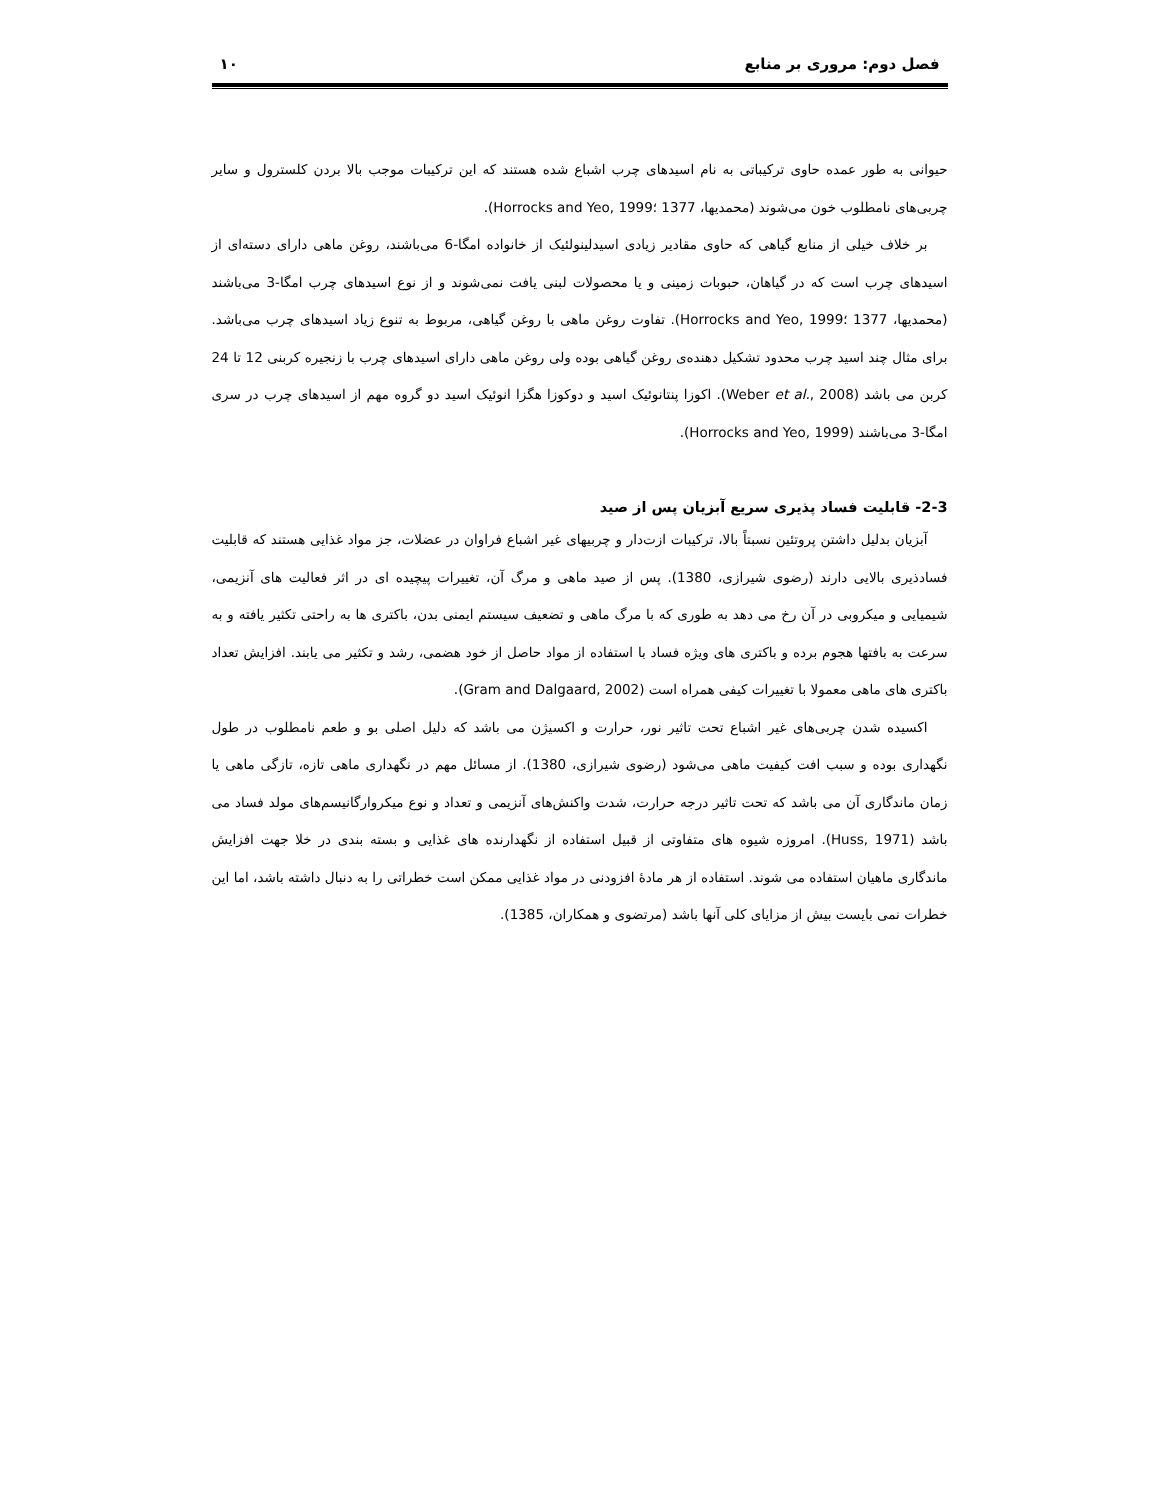فصل دوم: مروری بر منابع ۱۰
حیوانی به طور عمده حاوی ترکیباتی به نام اسیدهای چرب اشباع شده هستند که این ترکیبات موجب بالا بردن کلسترول و سایر چربی‌های نامطلوب خون می‌شوند (محمدیها، 1377 ؛Horrocks and Yeo, 1999).
بر خلاف خیلی از منابع گیاهی که حاوی مقادیر زیادی اسیدلینولئیک از خانواده امگا-6 می‌باشند، روغن ماهی دارای دسته‌ای از اسیدهای چرب است که در گیاهان، حبوبات زمینی و یا محصولات لبنی یافت نمی‌شوند و از نوع اسیدهای چرب امگا-3 می‌باشند (محمدیها، 1377 ؛Horrocks and Yeo, 1999). تفاوت روغن ماهی با روغن گیاهی، مربوط به تنوع زیاد اسیدهای چرب می‌باشد. برای مثال چند اسید چرب محدود تشکیل دهنده‌ی روغن گیاهی بوده ولی روغن ماهی دارای اسیدهای چرب با زنجیره کربنی 12 تا 24 کربن می باشد (Weber et al., 2008). اکوزا پنتانوئیک اسید و دوکوزا هگزا انوئیک اسید دو گروه مهم از اسیدهای چرب در سری امگا-3 می‌باشند (Horrocks and Yeo, 1999).
2-3- قابلیت فساد پذیری سریع آبزیان پس از صید
آبزیان بدلیل داشتن پروتئین نسبتاً بالا، ترکیبات ازت‌دار و چربیهای غیر اشباع فراوان در عضلات، جز مواد غذایی هستند که قابلیت فسادذیری بالایی دارند (رضوی شیرازی، 1380). پس از صید ماهی و مرگ آن، تغییرات پیچیده ای در اثر فعالیت های آنزیمی، شیمیایی و میکروبی در آن رخ می دهد به طوری که با مرگ ماهی و تضعیف سیستم ایمنی بدن، باکتری ها به راحتی تکثیر یافته و به سرعت به بافتها هجوم برده و باکتری های ویژه فساد با استفاده از مواد حاصل از خود هضمی، رشد و تکثیر می یابند. افزایش تعداد باکتری های ماهی معمولا با تغییرات کیفی همراه است (Gram and Dalgaard, 2002).
اکسیده شدن چربی‌های غیر اشباع تحت تاثیر نور، حرارت و اکسیژن می باشد که دلیل اصلی بو و طعم نامطلوب در طول نگهداری بوده و سبب افت کیفیت ماهی می‌شود (رضوی شیرازی، 1380). از مسائل مهم در نگهداری ماهی تازه، تازگی ماهی یا زمان ماندگاری آن می باشد که تحت تاثیر درجه حرارت، شدت واکنش‌های آنزیمی و تعداد و نوع میکروارگانیسم‌های مولد فساد می باشد (Huss, 1971). امروزه شیوه های متفاوتی از قبیل استفاده از نگهدارنده های غذایی و بسته بندی در خلا جهت افزایش ماندگاری ماهیان استفاده می شوند. استفاده از هر مادهٔ افزودنی در مواد غذایی ممکن است خطراتی را به دنبال داشته باشد، اما این خطرات نمی بایست بیش از مزایای کلی آنها باشد (مرتضوی و همکاران، 1385).